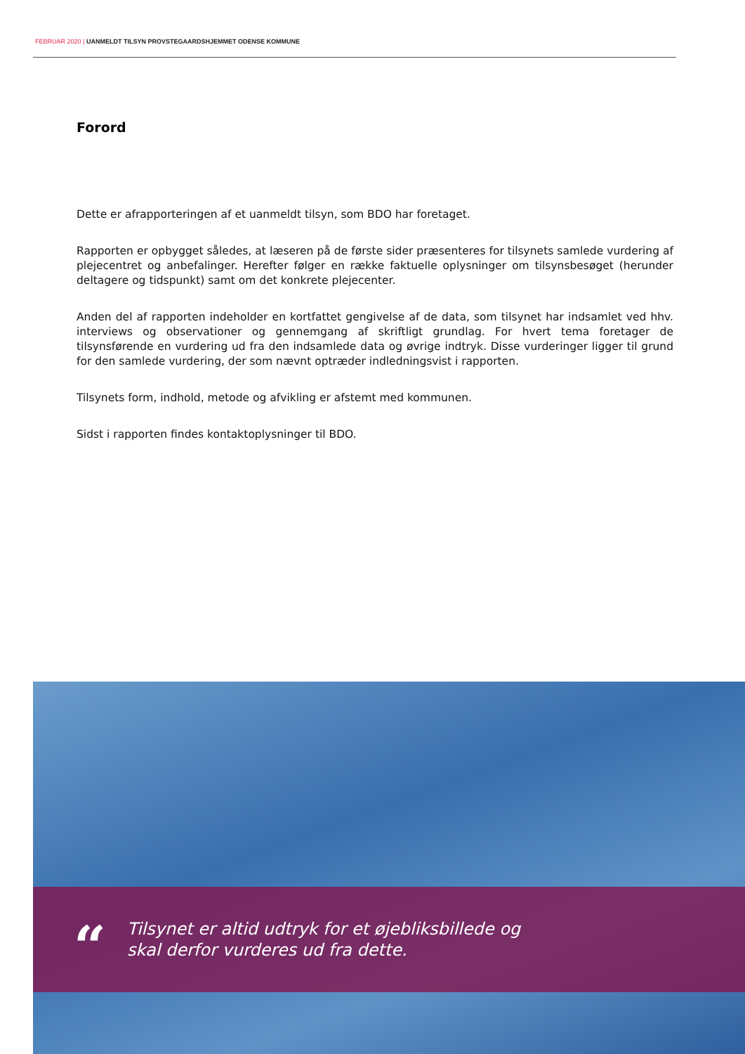FEBRUAR 2020 | UANMELDT TILSYN PROVSTEGAARDSHJEMMET ODENSE KOMMUNE
Forord
Dette er afrapporteringen af et uanmeldt tilsyn, som BDO har foretaget.
Rapporten er opbygget således, at læseren på de første sider præsenteres for tilsynets samlede vurdering af plejecentret og anbefalinger. Herefter følger en række faktuelle oplysninger om tilsynsbesøget (herunder deltagere og tidspunkt) samt om det konkrete plejecenter.
Anden del af rapporten indeholder en kortfattet gengivelse af de data, som tilsynet har indsamlet ved hhv. interviews og observationer og gennemgang af skriftligt grundlag. For hvert tema foretager de tilsynsførende en vurdering ud fra den indsamlede data og øvrige indtryk. Disse vurderinger ligger til grund for den samlede vurdering, der som nævnt optræder indledningsvist i rapporten.
Tilsynets form, indhold, metode og afvikling er afstemt med kommunen.
Sidst i rapporten findes kontaktoplysninger til BDO.
“
Tilsynet er altid udtryk for et øjebliksbillede og
skal derfor vurderes ud fra dette.